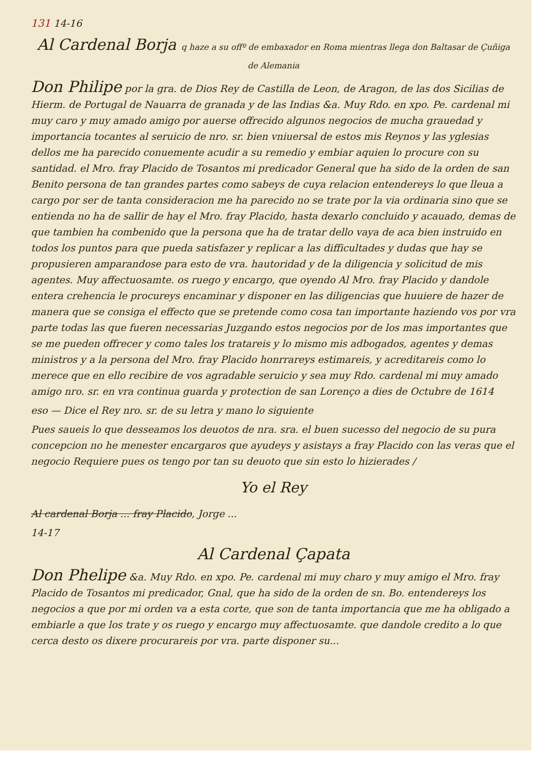131 14-16
Al Cardenal Borja q haze a su offº de embaxador en Roma mientras llega don Baltasar de Çuñiga de Alemania
Don Philipe por la gra. de Dios Rey de Castilla de Leon, de Aragon, de las dos Sicilias de Hierm. de Portugal de Nauarra de granada y de las Indias &a. Muy Rdo. en xpo. Pe. cardenal mi muy caro y muy amado amigo por auerse offrecido algunos negocios de mucha grauedad y importancia tocantes al seruicio de nro. sr. bien vniuersal de estos mis Reynos y las yglesias dellos me ha parecido conuemente acudir a su remedio y embiar aquien lo procure con su santidad. el Mro. fray Placido de Tosantos mi predicador General que ha sido de la orden de san Benito persona de tan grandes partes como sabeys de cuya relacion entendereys lo que lleua a cargo por ser de tanta consideracion me ha parecido no se trate por la via ordinaria sino que se entienda no ha de sallir de hay el Mro. fray Placido, hasta dexarlo concluido y acauado, demas de que tambien ha combenido que la persona que ha de tratar dello vaya de aca bien instruido en todos los puntos para que pueda satisfazer y replicar a las difficultades y dudas que hay se propusieren amparandose para esto de vra. hautoridad y de la diligencia y solicitud de mis agentes. Muy affectuosamte. os ruego y encargo, que oyendo Al Mro. fray Placido y dandole entera crehencia le procureys encaminar y disponer en las diligencias que huuiere de hazer de manera que se consiga el effecto que se pretende como cosa tan importante haziendo vos por vra parte todas las que fueren necessarias Juzgando estos negocios por de los mas importantes que se me pueden offrecer y como tales los tratareis y lo mismo mis adbogados, agentes y demas ministros y a la persona del Mro. fray Placido honrrareys estimareis, y acreditareis como lo merece que en ello recibire de vos agradable seruicio y sea muy Rdo. cardenal mi muy amado amigo nro. sr. en vra continua guarda y protection de san Lorenço a dies de Octubre de 1614
eso — Dice el Rey nro. sr. de su letra y mano lo siguiente
Pues saueis lo que desseamos los deuotos de nra. sra. el buen sucesso del negocio de su pura concepcion no he menester encargaros que ayudeys y asistays a fray Placido con las veras que el negocio Requiere pues os tengo por tan su deuoto que sin esto lo hizierades /
Yo el Rey
Al cardenal Borja ... fray Placido, Jorge ...
14-17
Al Cardenal Çapata
Don Phelipe &a. Muy Rdo. en xpo. Pe. cardenal mi muy charo y muy amigo el Mro. fray Placido de Tosantos mi predicador, Gnal, que ha sido de la orden de sn. Bo. entendereys los negocios a que por mi orden va a esta corte, que son de tanta importancia que me ha obligado a embiarle a que los trate y os ruego y encargo muy affectuosamte. que dandole credito a lo que cerca desto os dixere procurareis por vra. parte disponer su...